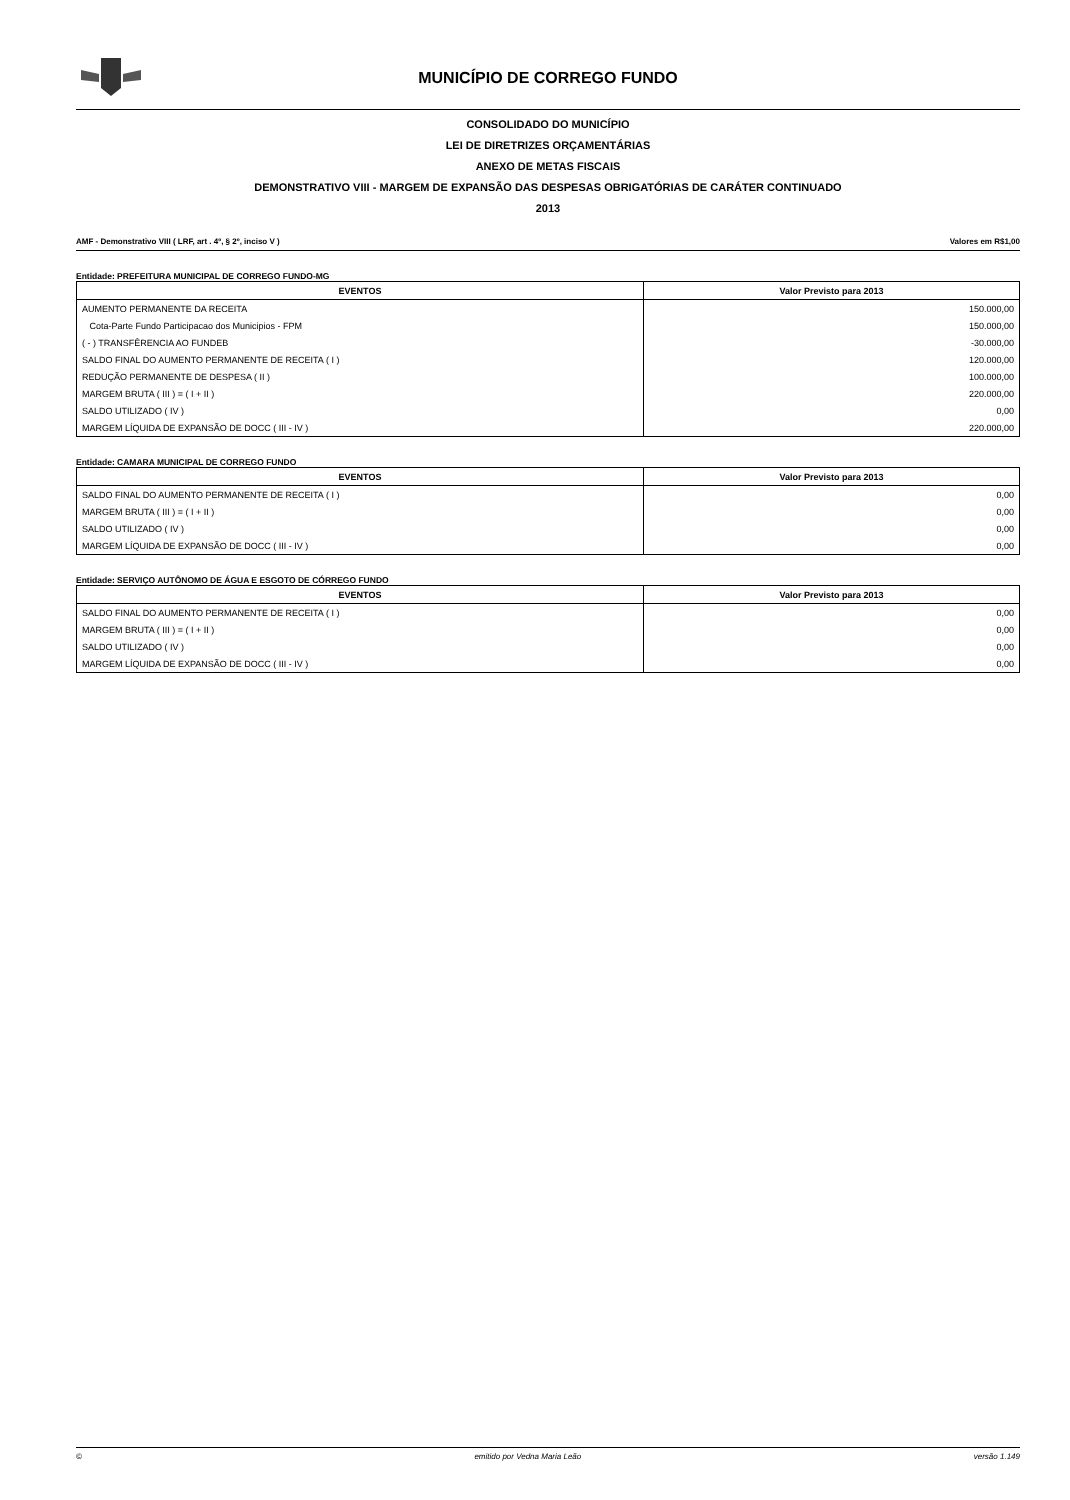MUNICÍPIO DE CORREGO FUNDO
CONSOLIDADO DO MUNICÍPIO
LEI DE DIRETRIZES ORÇAMENTÁRIAS
ANEXO DE METAS FISCAIS
DEMONSTRATIVO VIII - MARGEM DE EXPANSÃO DAS DESPESAS OBRIGATÓRIAS DE CARÁTER CONTINUADO
2013
AMF - Demonstrativo VIII ( LRF, art . 4º, § 2º, inciso V ) Valores em R$1,00
Entidade: PREFEITURA MUNICIPAL DE CORREGO FUNDO-MG
| EVENTOS | Valor Previsto para 2013 |
| --- | --- |
| AUMENTO PERMANENTE DA RECEITA | 150.000,00 |
| Cota-Parte Fundo Participacao dos Municipios - FPM | 150.000,00 |
| ( - ) TRANSFÊRENCIA AO FUNDEB | -30.000,00 |
| SALDO FINAL DO AUMENTO PERMANENTE DE RECEITA ( I ) | 120.000,00 |
| REDUÇÃO PERMANENTE DE DESPESA ( II ) | 100.000,00 |
| MARGEM BRUTA ( III ) = ( I + II ) | 220.000,00 |
| SALDO UTILIZADO ( IV ) | 0,00 |
| MARGEM LÍQUIDA DE EXPANSÃO DE DOCC ( III - IV ) | 220.000,00 |
Entidade: CAMARA MUNICIPAL DE CORREGO FUNDO
| EVENTOS | Valor Previsto para 2013 |
| --- | --- |
| SALDO FINAL DO AUMENTO PERMANENTE DE RECEITA ( I ) | 0,00 |
| MARGEM BRUTA ( III ) = ( I + II ) | 0,00 |
| SALDO UTILIZADO ( IV ) | 0,00 |
| MARGEM LÍQUIDA DE EXPANSÃO DE DOCC ( III - IV ) | 0,00 |
Entidade: SERVIÇO AUTÔNOMO DE ÁGUA E ESGOTO DE CÓRREGO FUNDO
| EVENTOS | Valor Previsto para 2013 |
| --- | --- |
| SALDO FINAL DO AUMENTO PERMANENTE DE RECEITA ( I ) | 0,00 |
| MARGEM BRUTA ( III ) = ( I + II ) | 0,00 |
| SALDO UTILIZADO ( IV ) | 0,00 |
| MARGEM LÍQUIDA DE EXPANSÃO DE DOCC ( III - IV ) | 0,00 |
© emitido por Vedna Maria Leão versão 1.149